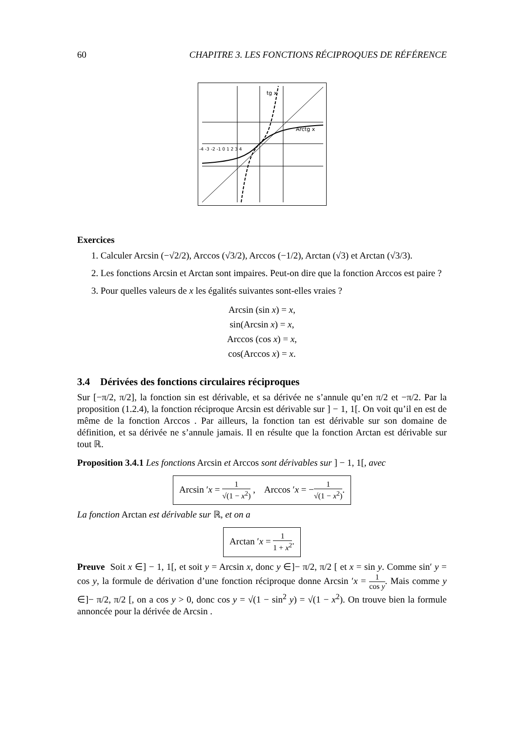60 CHAPITRE 3. LES FONCTIONS RÉCIPROQUES DE RÉFÉRENCE
tg x
Arctg x
-4 -3 -2 -1 0 1 2 3 4
Exercices
1. Calculer Arcsin (−√2/2), Arccos (√3/2), Arccos (−1/2), Arctan (√3) et Arctan (√3/3).
2. Les fonctions Arcsin et Arctan sont impaires. Peut-on dire que la fonction Arccos est paire ?
3. Pour quelles valeurs de x les égalités suivantes sont-elles vraies ?
Arcsin (sin x) = x,
sin(Arcsin x) = x,
Arccos (cos x) = x,
cos(Arccos x) = x.
3.4 Dérivées des fonctions circulaires réciproques
Sur [−π/2, π/2], la fonction sin est dérivable, et sa dérivée ne s’annule qu’en π/2 et −π/2. Par la proposition (1.2.4), la fonction réciproque Arcsin est dérivable sur ] − 1, 1[. On voit qu’il en est de même de la fonction Arccos . Par ailleurs, la fonction tan est dérivable sur son domaine de définition, et sa dérivée ne s’annule jamais. Il en résulte que la fonction Arctan est dérivable sur tout ℝ.
Proposition 3.4.1 Les fonctions Arcsin et Arccos sont dérivables sur ] − 1, 1[, avec
Arcsin ′x = 1 √(1 − x<sup>2</sup>) , Arccos ′x = −1 √(1 − x<sup>2</sup>).
La fonction Arctan est dérivable sur ℝ, et on a
Arctan ′x = 1 1 + x<sup>2</sup>.
Preuve Soit x ∈] − 1, 1[, et soit y = Arcsin x, donc y ∈]− π/2, π/2 [ et x = sin y. Comme sin′ y = cos y, la formule de dérivation d’une fonction réciproque donne Arcsin ′x = 1 cos y. Mais comme y ∈]− π/2, π/2 [, on a cos y > 0, donc cos y = √(1 − sin<sup>2</sup> y) = √(1 − x<sup>2</sup>). On trouve bien la formule annoncée pour la dérivée de Arcsin .